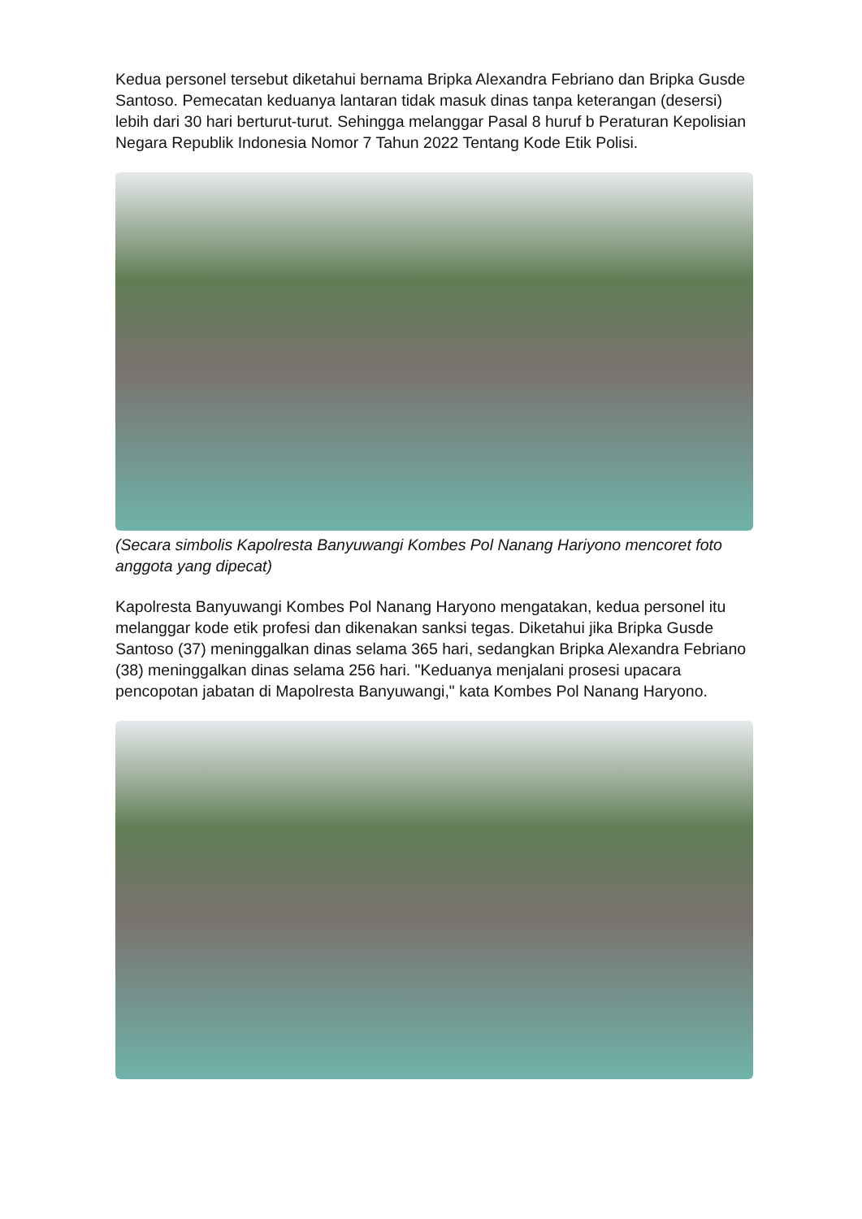Kedua personel tersebut diketahui bernama Bripka Alexandra Febriano dan Bripka Gusde Santoso. Pemecatan keduanya lantaran tidak masuk dinas tanpa keterangan (desersi) lebih dari 30 hari berturut-turut. Sehingga melanggar Pasal 8 huruf b Peraturan Kepolisian Negara Republik Indonesia Nomor 7 Tahun 2022 Tentang Kode Etik Polisi.
(Secara simbolis Kapolresta Banyuwangi Kombes Pol Nanang Hariyono mencoret foto anggota yang dipecat)
Kapolresta Banyuwangi Kombes Pol Nanang Haryono mengatakan, kedua personel itu melanggar kode etik profesi dan dikenakan sanksi tegas. Diketahui jika Bripka Gusde Santoso (37) meninggalkan dinas selama 365 hari, sedangkan Bripka Alexandra Febriano (38) meninggalkan dinas selama 256 hari. "Keduanya menjalani prosesi upacara pencopotan jabatan di Mapolresta Banyuwangi," kata Kombes Pol Nanang Haryono.